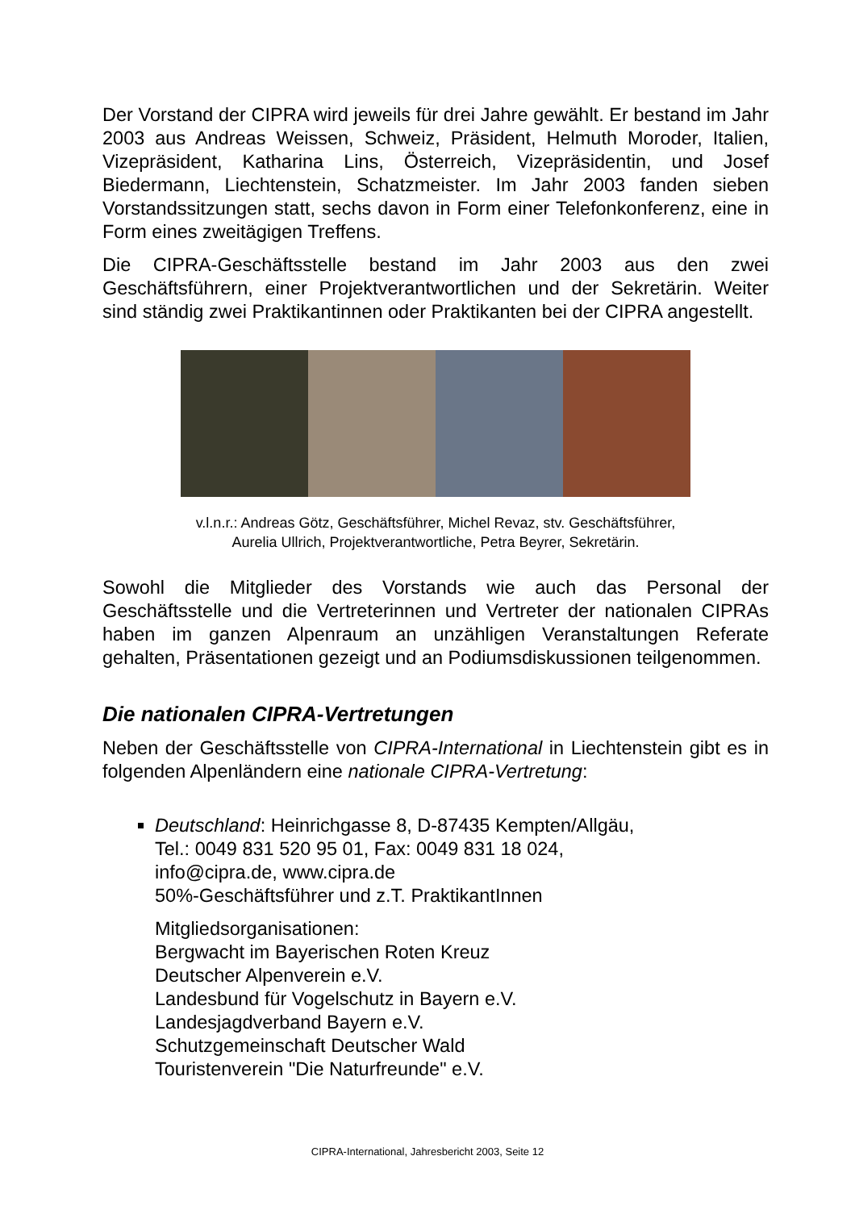Der Vorstand der CIPRA wird jeweils für drei Jahre gewählt. Er bestand im Jahr 2003 aus Andreas Weissen, Schweiz, Präsident, Helmuth Moroder, Italien, Vizepräsident, Katharina Lins, Österreich, Vizepräsidentin, und Josef Biedermann, Liechtenstein, Schatzmeister. Im Jahr 2003 fanden sieben Vorstandssitzungen statt, sechs davon in Form einer Telefonkonferenz, eine in Form eines zweitägigen Treffens.
Die CIPRA-Geschäftsstelle bestand im Jahr 2003 aus den zwei Geschäftsführern, einer Projektverantwortlichen und der Sekretärin. Weiter sind ständig zwei Praktikantinnen oder Praktikanten bei der CIPRA angestellt.
v.l.n.r.: Andreas Götz, Geschäftsführer, Michel Revaz, stv. Geschäftsführer,
Aurelia Ullrich, Projektverantwortliche, Petra Beyrer, Sekretärin.
Sowohl die Mitglieder des Vorstands wie auch das Personal der Geschäftsstelle und die Vertreterinnen und Vertreter der nationalen CIPRAs haben im ganzen Alpenraum an unzähligen Veranstaltungen Referate gehalten, Präsentationen gezeigt und an Podiumsdiskussionen teilgenommen.
Die nationalen CIPRA-Vertretungen
Neben der Geschäftsstelle von CIPRA-International in Liechtenstein gibt es in folgenden Alpenländern eine nationale CIPRA-Vertretung:
Deutschland: Heinrichgasse 8, D-87435 Kempten/Allgäu,
Tel.: 0049 831 520 95 01, Fax: 0049 831 18 024,
info@cipra.de, www.cipra.de
50%-Geschäftsführer und z.T. PraktikantInnen
Mitgliedsorganisationen:
Bergwacht im Bayerischen Roten Kreuz
Deutscher Alpenverein e.V.
Landesbund für Vogelschutz in Bayern e.V.
Landesjagdverband Bayern e.V.
Schutzgemeinschaft Deutscher Wald
Touristenverein "Die Naturfreunde" e.V.
CIPRA-International, Jahresbericht 2003, Seite 12